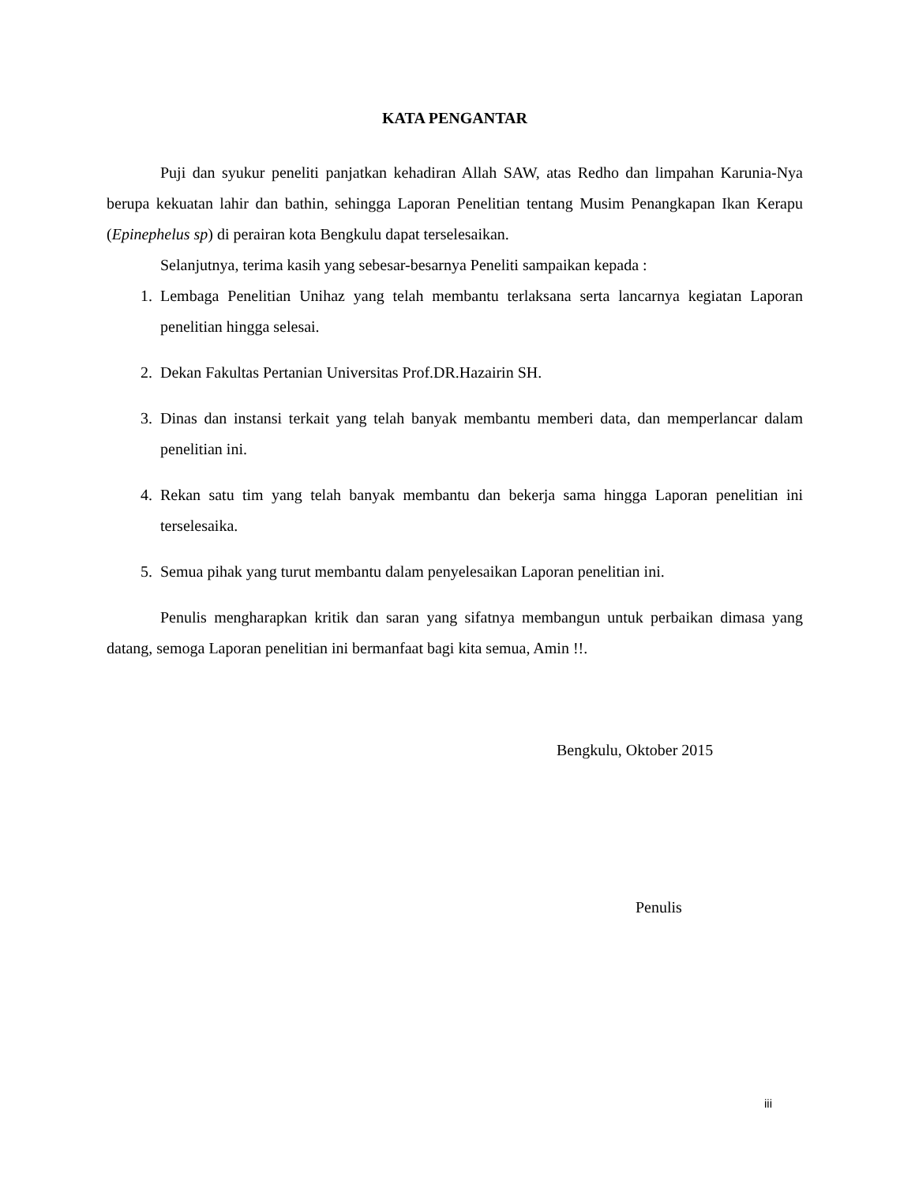KATA PENGANTAR
Puji dan syukur peneliti panjatkan kehadiran Allah SAW, atas Redho dan limpahan Karunia-Nya berupa kekuatan lahir dan bathin, sehingga Laporan Penelitian tentang Musim Penangkapan Ikan Kerapu (Epinephelus sp) di perairan kota Bengkulu dapat terselesaikan.
Selanjutnya, terima kasih yang sebesar-besarnya Peneliti sampaikan kepada :
1. Lembaga Penelitian Unihaz yang telah membantu terlaksana serta lancarnya kegiatan Laporan penelitian hingga selesai.
2. Dekan Fakultas Pertanian Universitas Prof.DR.Hazairin SH.
3. Dinas dan instansi terkait yang telah banyak membantu memberi data, dan memperlancar dalam penelitian ini.
4. Rekan satu tim yang telah banyak membantu dan bekerja sama hingga Laporan penelitian ini terselesaika.
5. Semua pihak yang turut membantu dalam penyelesaikan Laporan penelitian ini.
Penulis mengharapkan kritik dan saran yang sifatnya membangun untuk perbaikan dimasa yang datang, semoga Laporan penelitian ini bermanfaat bagi kita semua, Amin !!.
Bengkulu, Oktober 2015
Penulis
iii